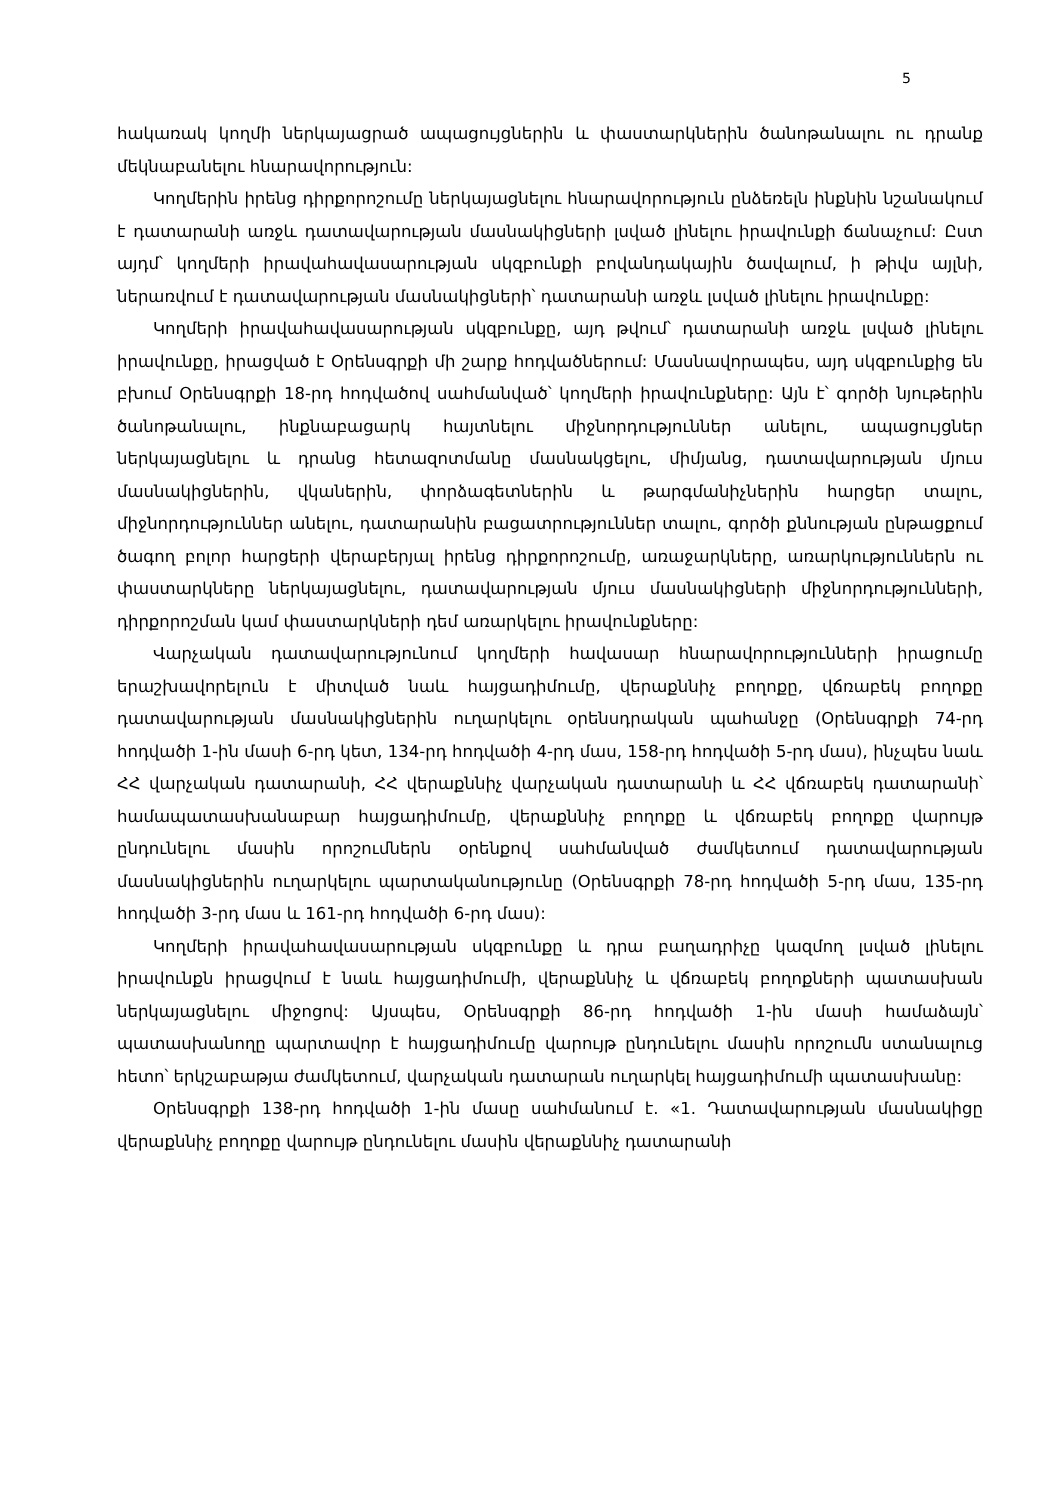5
հակառակ կողմի ներկայացրած ապացույցներին և փաստարկներին ծանոթանալու ու դրանք մեկնաբանելու հնարավորություն:
Կողմերին իրենց դիրքորոշումը ներկայացնելու հնարավորություն ընձեռելն ինքնին նշանակում է դատարանի առջև դատավարության մասնակիցների լսված լինելու իրավունքի ճանաչում: Ըստ այդմ՝ կողմերի իրավահավասարության սկզբունքի բովանդակային ծավալում, ի թիվս այլնի, ներառվում է դատավարության մասնակիցների՝ դատարանի առջև լսված լինելու իրավունքը:
Կողմերի իրավահավասարության սկզբունքը, այդ թվում՝ դատարանի առջև լսված լինելու իրավունքը, իրացված է Օրենսգրքի մի շարք հոդվածներում: Մասնավորապես, այդ սկզբունքից են բխում Օրենսգրքի 18-րդ հոդվածով սահմանված՝ կողմերի իրավունքները: Այն է՝ գործի նյութերին ծանոթանալու, ինքնաբացարկ հայտնելու միջնորդություններ անելու, ապացույցներ ներկայացնելու և դրանց հետազոտմանը մասնակցելու, միմյանց, դատավարության մյուս մասնակիցներին, վկաներին, փորձագետներին և թարգմանիչներին հարցեր տալու, միջնորդություններ անելու, դատարանին բացատրություններ տալու, գործի քննության ընթացքում ծագող բոլոր հարցերի վերաբերյալ իրենց դիրքորոշումը, առաջարկները, առարկություններն ու փաստարկները ներկայացնելու, դատավարության մյուս մասնակիցների միջնորդությունների, դիրքորոշման կամ փաստարկների դեմ առարկելու իրավունքները:
Վարչական դատավարությունում կողմերի հավասար հնարավորությունների իրացումը երաշխավորելուն է միտված նաև հայցադիմումը, վերաքննիչ բողոքը, վճռաբեկ բողոքը դատավարության մասնակիցներին ուղարկելու օրենսդրական պահանջը (Օրենսգրքի 74-րդ հոդվածի 1-ին մասի 6-րդ կետ, 134-րդ հոդվածի 4-րդ մաս, 158-րդ հոդվածի 5-րդ մաս), ինչպես նաև ՀՀ վարչական դատարանի, ՀՀ վերաքննիչ վարչական դատարանի և ՀՀ վճռաբեկ դատարանի՝ համապատասխանաբար հայցադիմումը, վերաքննիչ բողոքը և վճռաբեկ բողոքը վարույթ ընդունելու մասին որոշումներն օրենքով սահմանված ժամկետում դատավարության մասնակիցներին ուղարկելու պարտականությունը (Օրենսգրքի 78-րդ հոդվածի 5-րդ մաս, 135-րդ հոդվածի 3-րդ մաս և 161-րդ հոդվածի 6-րդ մաս):
Կողմերի իրավահավասարության սկզբունքը և դրա բաղադրիչը կազմող լսված լինելու իրավունքն իրացվում է նաև հայցադիմումի, վերաքննիչ և վճռաբեկ բողոքների պատասխան ներկայացնելու միջոցով: Այսպես, Օրենսգրքի 86-րդ հոդվածի 1-ին մասի համաձայն՝ պատասխանողը պարտավոր է հայցադիմումը վարույթ ընդունելու մասին որոշումն ստանալուց հետո՝ երկշաբաթյա ժամկետում, վարչական դատարան ուղարկել հայցադիմումի պատասխանը:
Օրենսգրքի 138-րդ հոդվածի 1-ին մասը սահմանում է. «1. Դատավարության մասնակիցը վերաքննիչ բողոքը վարույթ ընդունելու մասին վերաքննիչ դատարանի